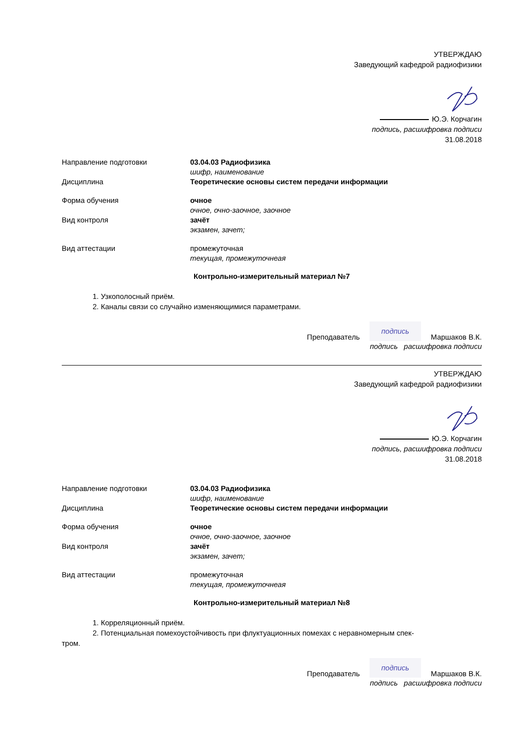УТВЕРЖДАЮ
Заведующий кафедрой радиофизики
Ю.Э. Корчагин
подпись, расшифровка подписи
31.08.2018
Направление подготовки 03.04.03 Радиофизика
шифр, наименование
Дисциплина Теоретические основы систем передачи информации
Форма обучения очное
очное, очно-заочное, заочное
Вид контроля зачёт
экзамен, зачет;
Вид аттестации промежуточная
текущая, промежуточнеая
Контрольно-измерительный материал №7
1. Узкополосный приём.
2. Каналы связи со случайно изменяющимися параметрами.
Преподаватель подпись Маршаков В.К.
подпись расшифровка подписи
УТВЕРЖДАЮ
Заведующий кафедрой радиофизики
Ю.Э. Корчагин
подпись, расшифровка подписи
31.08.2018
Направление подготовки 03.04.03 Радиофизика
шифр, наименование
Дисциплина Теоретические основы систем передачи информации
Форма обучения очное
очное, очно-заочное, заочное
Вид контроля зачёт
экзамен, зачет;
Вид аттестации промежуточная
текущая, промежуточнеая
Контрольно-измерительный материал №8
1. Корреляционный приём.
2. Потенциальная помехоустойчивость при флуктуационных помехах с неравномерным спек-
тром.
Преподаватель подпись Маршаков В.К.
подпись расшифровка подписи